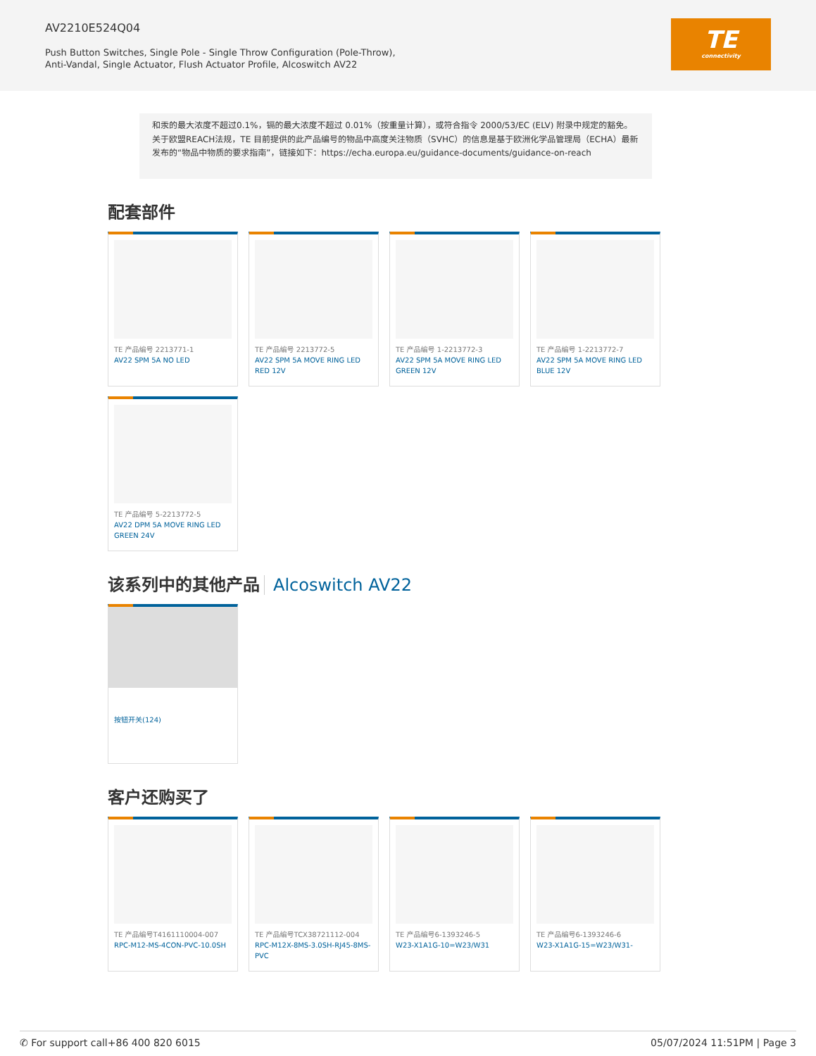AV2210E524Q04
Push Button Switches, Single Pole - Single Throw Configuration (Pole-Throw), Anti-Vandal, Single Actuator, Flush Actuator Profile, Alcoswitch AV22
TE
connectivity
和汞的最大浓度不超过0.1%，镉的最大浓度不超过 0.01%（按重量计算），或符合指令 2000/53/EC (ELV) 附录中规定的豁免。 关于欧盟REACH法规，TE 目前提供的此产品编号的物品中高度关注物质（SVHC）的信息是基于欧洲化学品管理局（ECHA）最新发布的“物品中物质的要求指南”，链接如下：https://echa.europa.eu/guidance-documents/guidance-on-reach
配套部件
TE 产品编号 2213771-1
AV22 SPM 5A NO LED
TE 产品编号 2213772-5
AV22 SPM 5A MOVE RING LED RED 12V
TE 产品编号 1-2213772-3
AV22 SPM 5A MOVE RING LED GREEN 12V
TE 产品编号 1-2213772-7
AV22 SPM 5A MOVE RING LED BLUE 12V
TE 产品编号 5-2213772-5
AV22 DPM 5A MOVE RING LED GREEN 24V
该系列中的其他产品 Alcoswitch AV22
按钮开关(124)
客户还购买了
TE 产品编号T4161110004-007
RPC-M12-MS-4CON-PVC-10.0SH
TE 产品编号TCX38721112-004
RPC-M12X-8MS-3.0SH-RJ45-8MS-PVC
TE 产品编号6-1393246-5
W23-X1A1G-10=W23/W31
TE 产品编号6-1393246-6
W23-X1A1G-15=W23/W31-
✆ For support call+86 400 820 6015 05/07/2024 11:51PM | Page 3